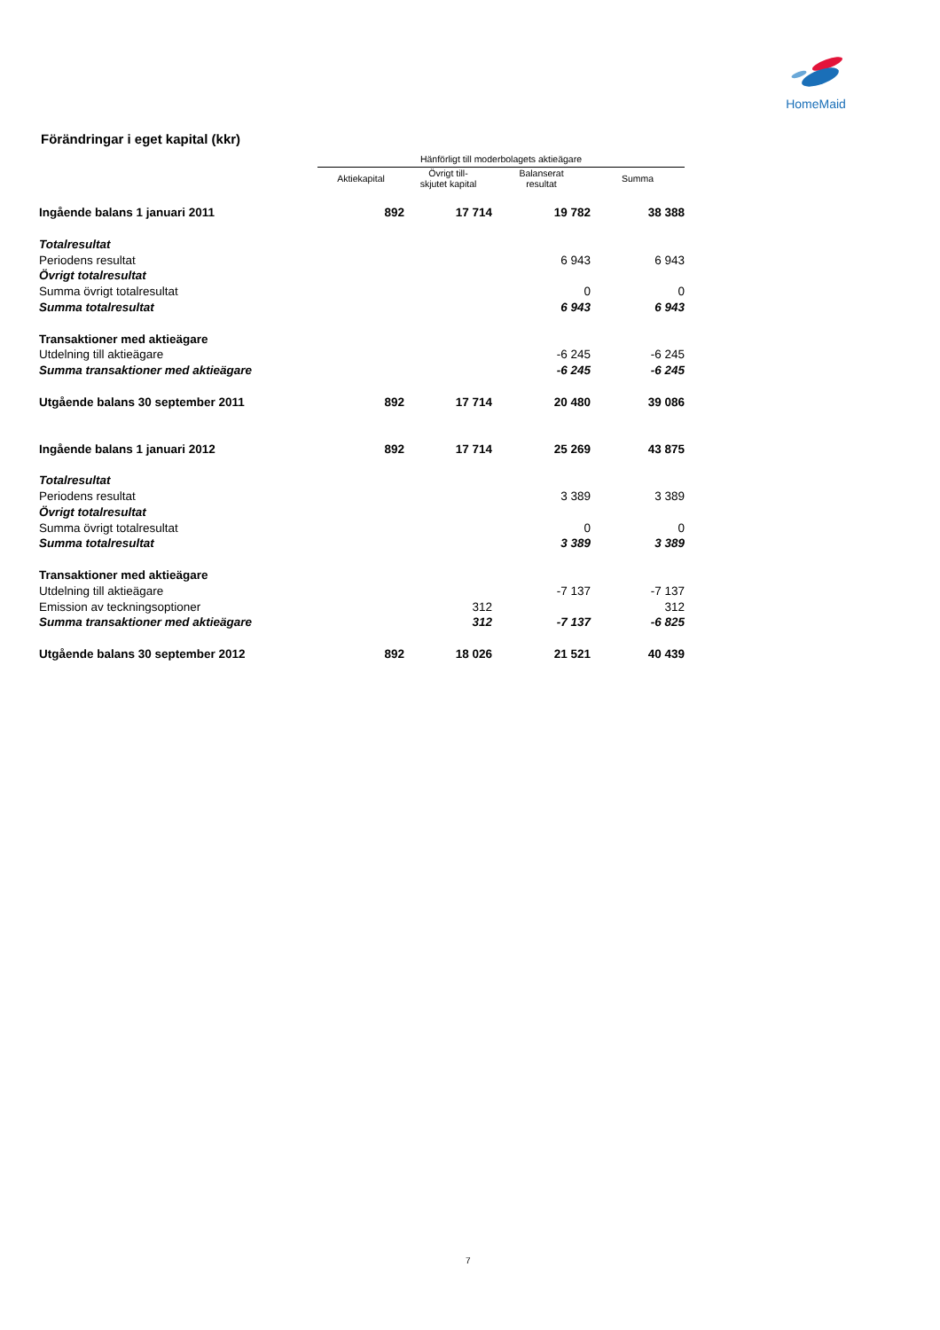HomeMaid
Förändringar i eget kapital (kkr)
| | Hänförligt till moderbolagets aktieägare | | | |
| --- | --- | --- | --- | --- |
| | Aktiekapital | Övrigt till- skjutet kapital | Balanserat resultat | Summa |
| Ingående balans 1 januari 2011 | 892 | 17 714 | 19 782 | 38 388 |
| Totalresultat | | | | |
| Periodens resultat | | | 6 943 | 6 943 |
| Övrigt totalresultat | | | | |
| Summa övrigt totalresultat | | | 0 | 0 |
| Summa totalresultat | | | 6 943 | 6 943 |
| Transaktioner med aktieägare | | | | |
| Utdelning till aktieägare | | | -6 245 | -6 245 |
| Summa transaktioner med aktieägare | | | -6 245 | -6 245 |
| Utgående balans 30 september 2011 | 892 | 17 714 | 20 480 | 39 086 |
| Ingående balans 1 januari 2012 | 892 | 17 714 | 25 269 | 43 875 |
| Totalresultat | | | | |
| Periodens resultat | | | 3 389 | 3 389 |
| Övrigt totalresultat | | | | |
| Summa övrigt totalresultat | | | 0 | 0 |
| Summa totalresultat | | | 3 389 | 3 389 |
| Transaktioner med aktieägare | | | | |
| Utdelning till aktieägare | | | -7 137 | -7 137 |
| Emission av teckningsoptioner | | 312 | | 312 |
| Summa transaktioner med aktieägare | | 312 | -7 137 | -6 825 |
| Utgående balans 30 september 2012 | 892 | 18 026 | 21 521 | 40 439 |
7